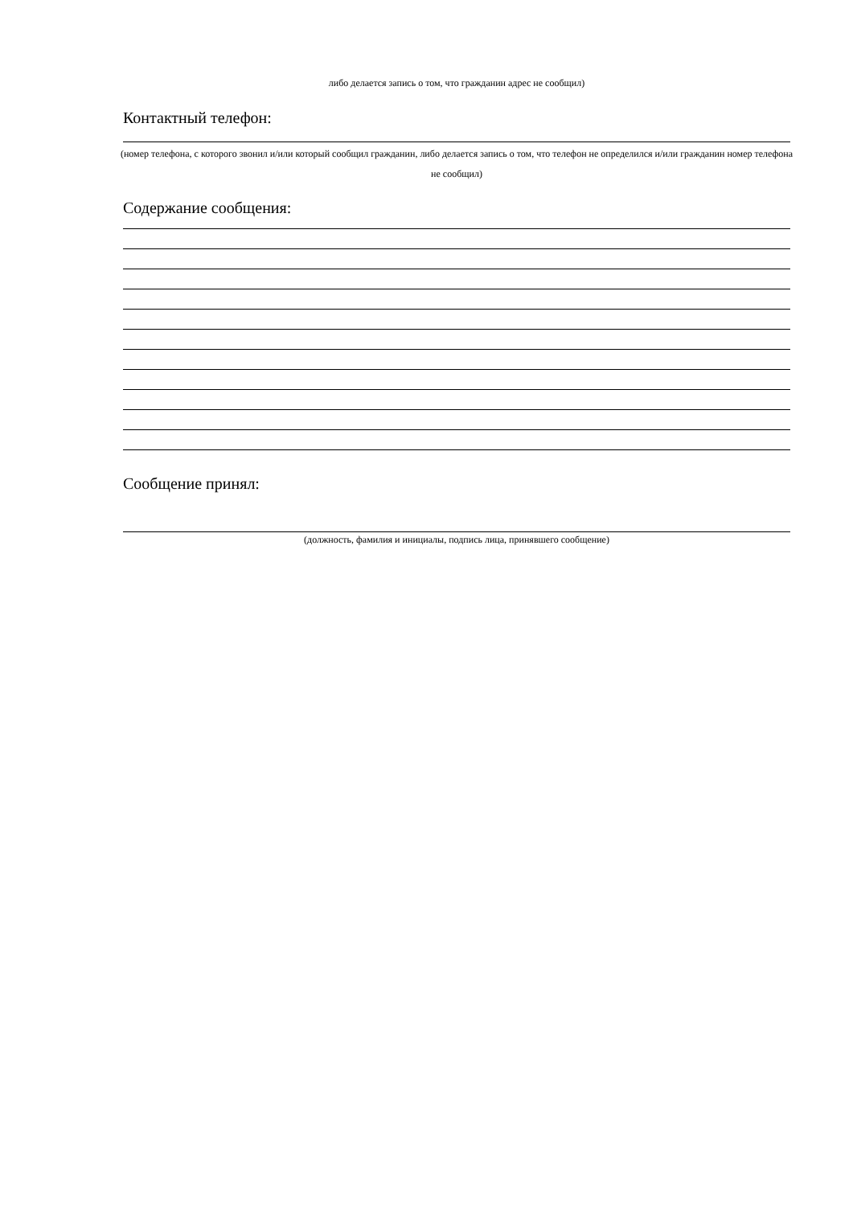либо делается запись о том, что гражданин адрес не сообщил)
Контактный телефон:
(номер телефона, с которого звонил и/или который сообщил гражданин, либо делается запись о том, что телефон не определился и/или гражданин номер телефона не сообщил)
Содержание сообщения:
Сообщение принял:
(должность, фамилия и инициалы, подпись лица, принявшего сообщение)